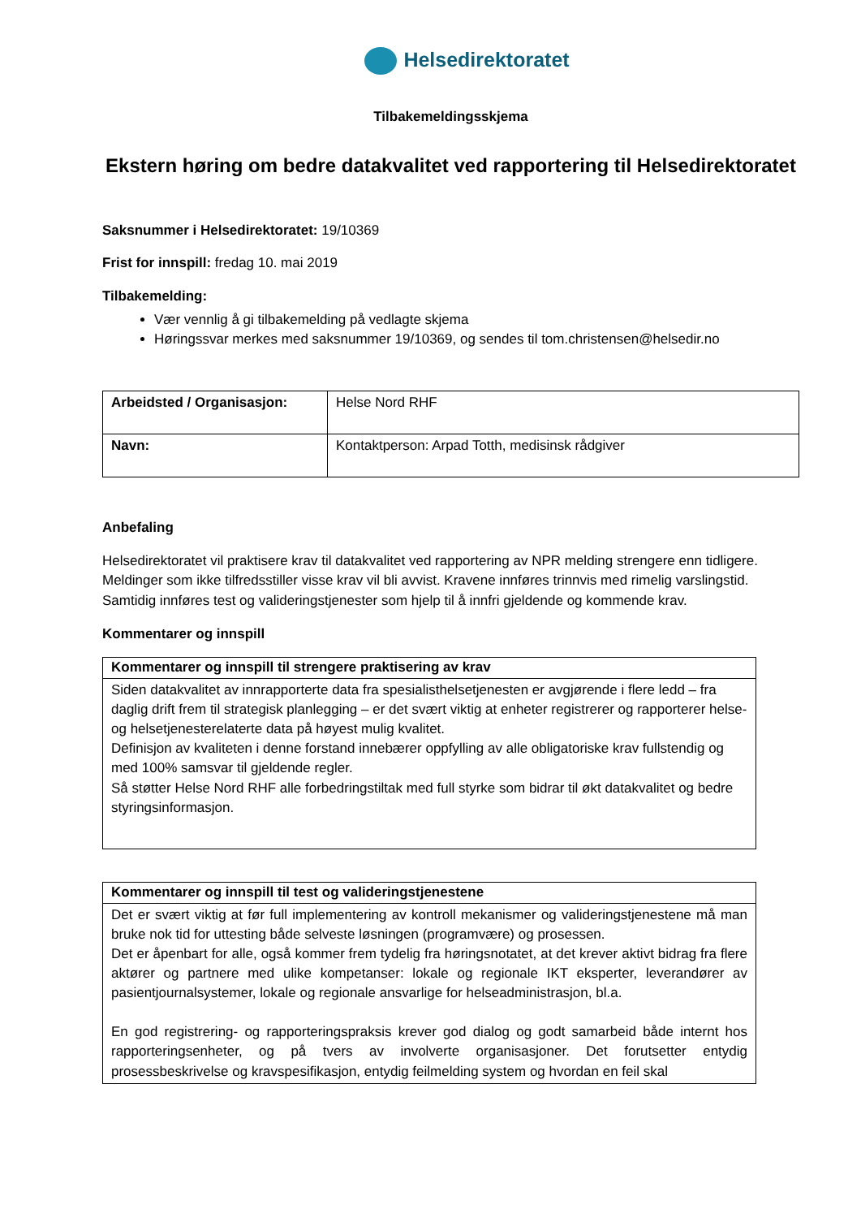Helsedirektoratet
Tilbakemeldingsskjema
Ekstern høring om bedre datakvalitet ved rapportering til Helsedirektoratet
Saksnummer i Helsedirektoratet: 19/10369
Frist for innspill: fredag 10. mai 2019
Tilbakemelding:
Vær vennlig å gi tilbakemelding på vedlagte skjema
Høringssvar merkes med saksnummer 19/10369, og sendes til tom.christensen@helsedir.no
| Arbeidsted / Organisasjon: | Helse Nord RHF |
| Navn: | Kontaktperson: Arpad Totth, medisinsk rådgiver |
Anbefaling
Helsedirektoratet vil praktisere krav til datakvalitet ved rapportering av NPR melding strengere enn tidligere. Meldinger som ikke tilfredsstiller visse krav vil bli avvist. Kravene innføres trinnvis med rimelig varslingstid. Samtidig innføres test og valideringstjenester som hjelp til å innfri gjeldende og kommende krav.
Kommentarer og innspill
| Kommentarer og innspill til strengere praktisering av krav |
| --- |
| Siden datakvalitet av innrapporterte data fra spesialisthelsetjenesten er avgjørende i flere ledd – fra daglig drift frem til strategisk planlegging – er det svært viktig at enheter registrerer og rapporterer helse- og helsetjenesterelaterte data på høyest mulig kvalitet. Definisjon av kvaliteten i denne forstand innebærer oppfylling av alle obligatoriske krav fullstendig og med 100% samsvar til gjeldende regler. Så støtter Helse Nord RHF alle forbedringstiltak med full styrke som bidrar til økt datakvalitet og bedre styringsinformasjon. |
| Kommentarer og innspill til test og valideringstjenestene |
| --- |
| Det er svært viktig at før full implementering av kontroll mekanismer og valideringstjenestene må man bruke nok tid for uttesting både selveste løsningen (programvære) og prosessen. Det er åpenbart for alle, også kommer frem tydelig fra høringsnotatet, at det krever aktivt bidrag fra flere aktører og partnere med ulike kompetanser: lokale og regionale IKT eksperter, leverandører av pasientjournalsystemer, lokale og regionale ansvarlige for helseadministrasjon, bl.a. En god registrering- og rapporteringspraksis krever god dialog og godt samarbeid både internt hos rapporteringsenheter, og på tvers av involverte organisasjoner. Det forutsetter entydig prosessbeskrivelse og kravspesifikasjon, entydig feilmelding system og hvordan en feil skal |